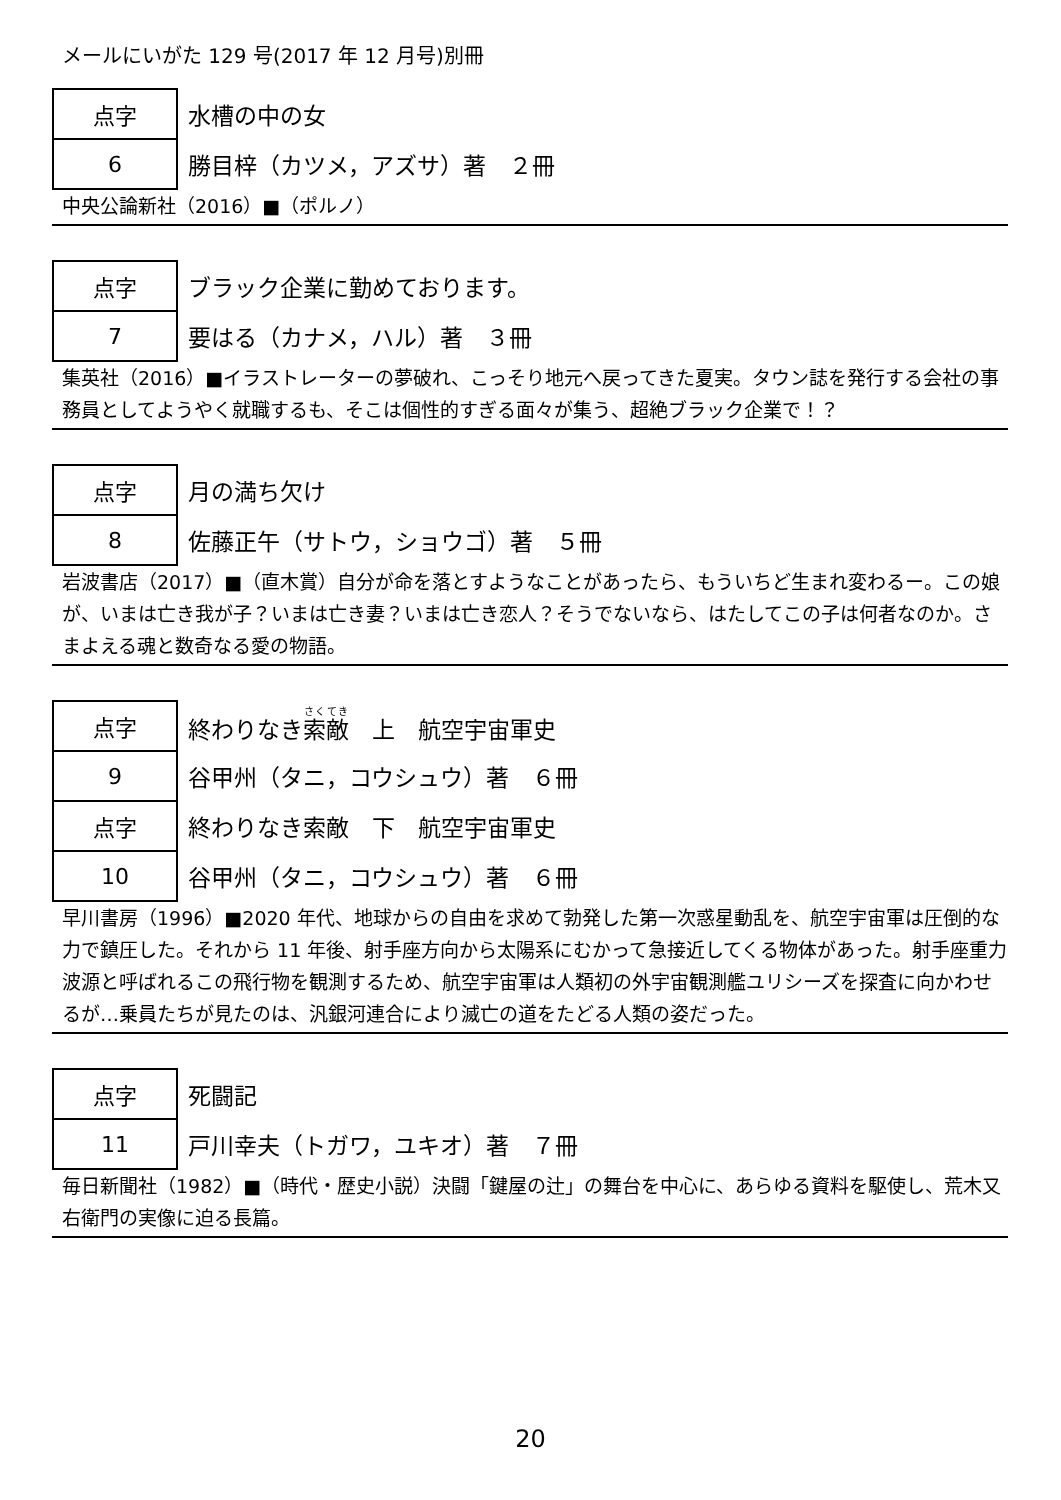メールにいがた 129 号(2017 年 12 月号)別冊
| 点字 | 水槽の中の女 |
| 6 | 勝目梓（カツメ，アズサ）著 ２冊 |
中央公論新社（2016）■（ポルノ）
| 点字 | ブラック企業に勤めております。 |
| 7 | 要はる（カナメ，ハル）著 ３冊 |
集英社（2016）■イラストレーターの夢破れ、こっそり地元へ戻ってきた夏実。タウン誌を発行する会社の事務員としてようやく就職するも、そこは個性的すぎる面々が集う、超絶ブラック企業で！？
| 点字 | 月の満ち欠け |
| 8 | 佐藤正午（サトウ，ショウゴ）著 ５冊 |
岩波書店（2017）■（直木賞）自分が命を落とすようなことがあったら、もういちど生まれ変わるー。この娘が、いまは亡き我が子？いまは亡き妻？いまは亡き恋人？そうでないなら、はたしてこの子は何者なのか。さまよえる魂と数奇なる愛の物語。
| 点字 | 終わりなき 索敵 上 航空宇宙軍史 |
| 9 | 谷甲州（タニ，コウシュウ）著 ６冊 |
| 点字 | 終わりなき索敵 下 航空宇宙軍史 |
| 10 | 谷甲州（タニ，コウシュウ）著 ６冊 |
早川書房（1996）■2020 年代、地球からの自由を求めて勃発した第一次惑星動乱を、航空宇宙軍は圧倒的な力で鎮圧した。それから 11 年後、射手座方向から太陽系にむかって急接近してくる物体があった。射手座重力波源と呼ばれるこの飛行物を観測するため、航空宇宙軍は人類初の外宇宙観測艦ユリシーズを探査に向かわせるが…乗員たちが見たのは、汎銀河連合により滅亡の道をたどる人類の姿だった。
| 点字 | 死闘記 |
| 11 | 戸川幸夫（トガワ，ユキオ）著 ７冊 |
毎日新聞社（1982）■（時代・歴史小説）決闘「鍵屋の辻」の舞台を中心に、あらゆる資料を駆使し、荒木又右衛門の実像に迫る長篇。
20